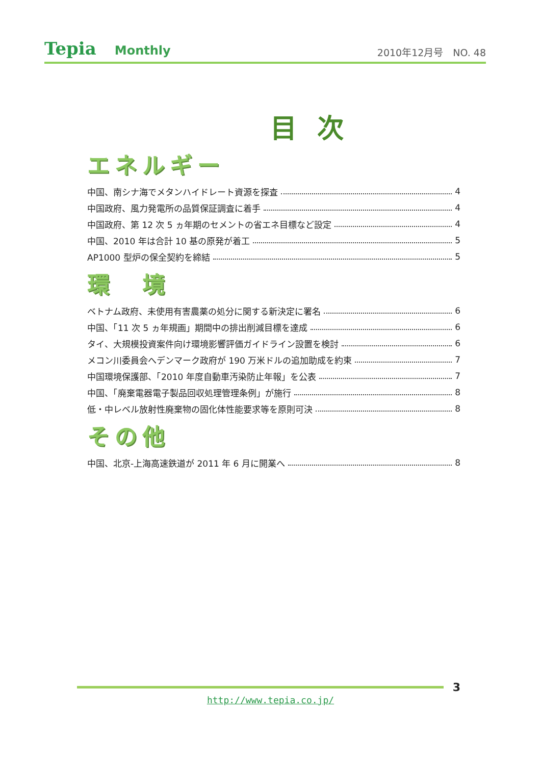Tepia Monthly
2010年12月号　NO. 48
目次
エネルギー
中国、南シナ海でメタンハイドレート資源を探査 4
中国政府、風力発電所の品質保証調査に着手 4
中国政府、第 12 次 5 ヵ年期のセメントの省エネ目標など設定 4
中国、2010 年は合計 10 基の原発が着工 5
AP1000 型炉の保全契約を締結 5
環　境
ベトナム政府、未使用有害農薬の処分に関する新決定に署名 6
中国、「11 次 5 ヵ年規画」期間中の排出削減目標を達成 6
タイ、大規模投資案件向け環境影響評価ガイドライン設置を検討 6
メコン川委員会へデンマーク政府が 190 万米ドルの追加助成を約束 7
中国環境保護部、「2010 年度自動車汚染防止年報」を公表 7
中国、「廃棄電器電子製品回収処理管理条例」が施行 8
低・中レベル放射性廃棄物の固化体性能要求等を原則可決 8
その他
中国、北京-上海高速鉄道が 2011 年 6 月に開業へ 8
3
http://www.tepia.co.jp/